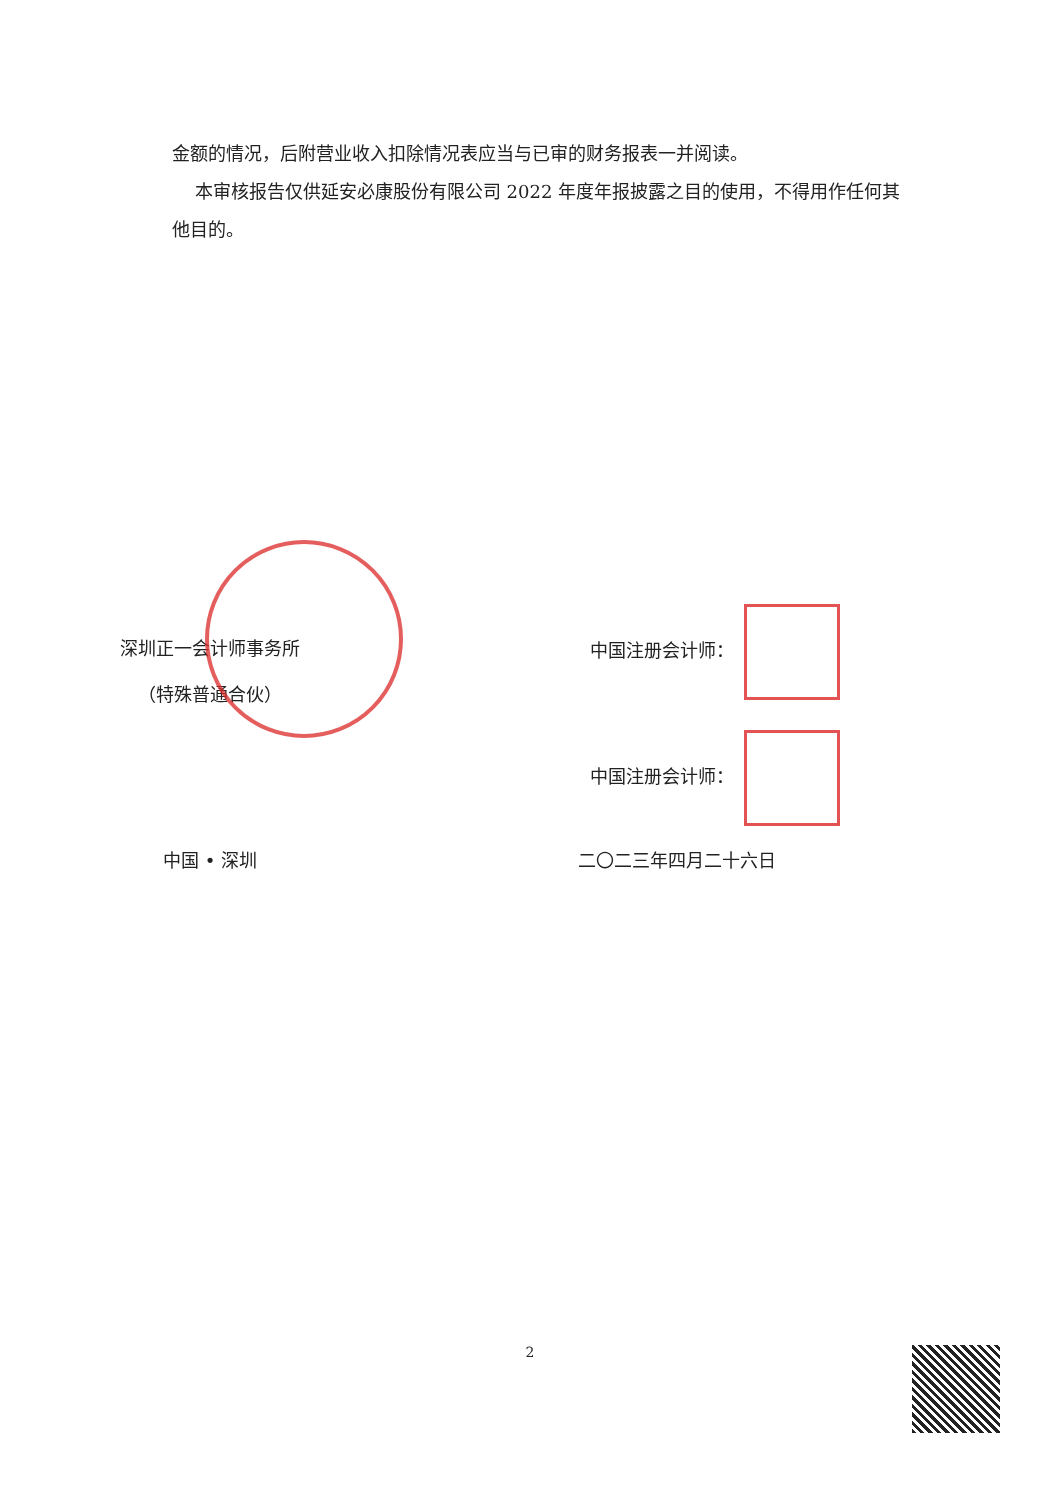金额的情况，后附营业收入扣除情况表应当与已审的财务报表一并阅读。
本审核报告仅供延安必康股份有限公司 2022 年度年报披露之目的使用，不得用作任何其他目的。
深圳正一会计师事务所
（特殊普通合伙）
中国 • 深圳
中国注册会计师：
中国注册会计师：
二〇二三年四月二十六日
2